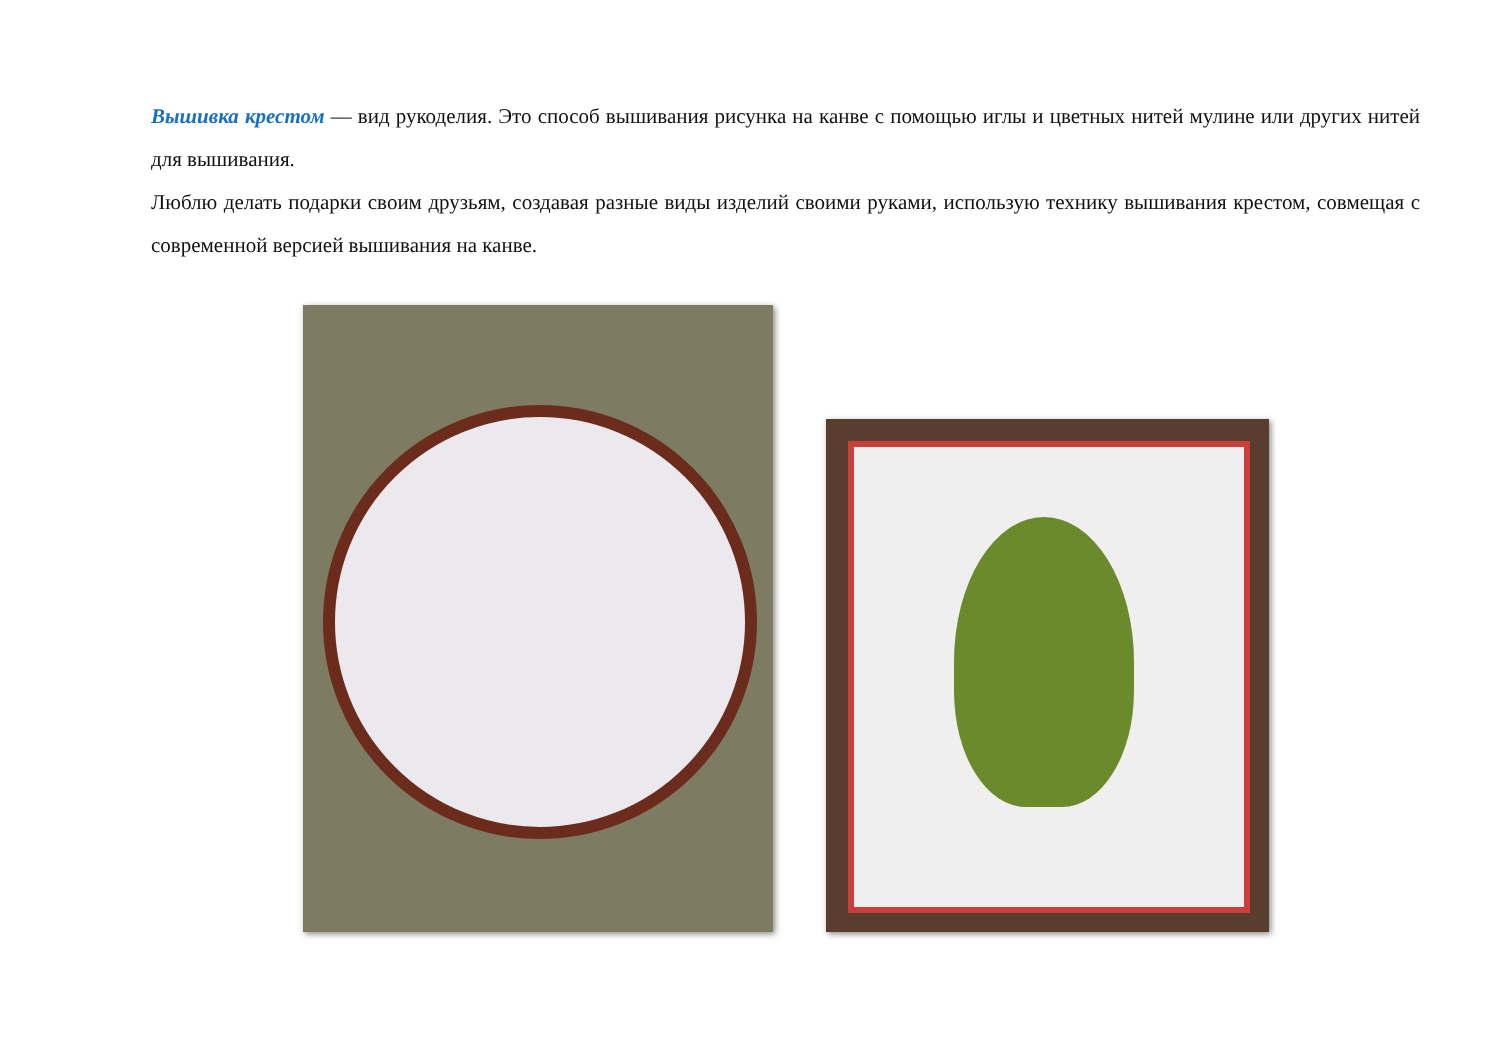Вышивка крестом — вид рукоделия. Это способ вышивания рисунка на канве с помощью иглы и цветных нитей мулине или других нитей для вышивания.
Люблю делать подарки своим друзьям, создавая разные виды изделий своими руками, использую технику вышивания крестом, совмещая с современной версией вышивания на канве.